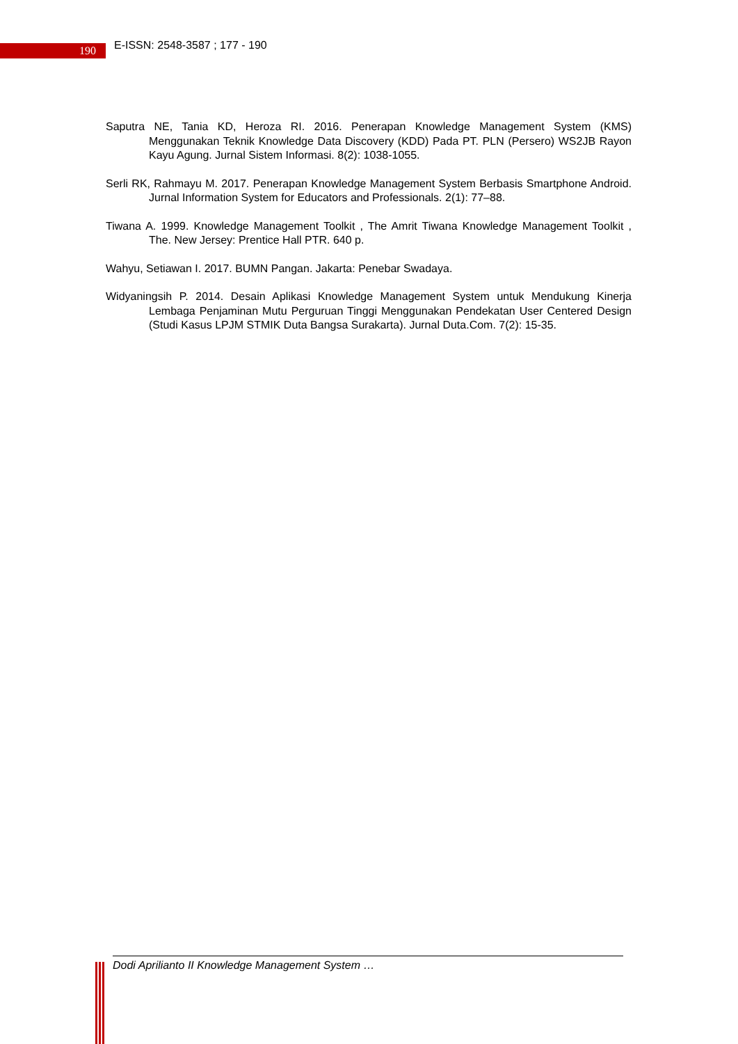190
E-ISSN: 2548-3587 ; 177 - 190
Saputra NE, Tania KD, Heroza RI. 2016. Penerapan Knowledge Management System (KMS) Menggunakan Teknik Knowledge Data Discovery (KDD) Pada PT. PLN (Persero) WS2JB Rayon Kayu Agung. Jurnal Sistem Informasi. 8(2): 1038-1055.
Serli RK, Rahmayu M. 2017. Penerapan Knowledge Management System Berbasis Smartphone Android. Jurnal Information System for Educators and Professionals. 2(1): 77–88.
Tiwana A. 1999. Knowledge Management Toolkit , The Amrit Tiwana Knowledge Management Toolkit , The. New Jersey: Prentice Hall PTR. 640 p.
Wahyu, Setiawan I. 2017. BUMN Pangan. Jakarta: Penebar Swadaya.
Widyaningsih P. 2014. Desain Aplikasi Knowledge Management System untuk Mendukung Kinerja Lembaga Penjaminan Mutu Perguruan Tinggi Menggunakan Pendekatan User Centered Design (Studi Kasus LPJM STMIK Duta Bangsa Surakarta). Jurnal Duta.Com. 7(2): 15-35.
Dodi Aprilianto II Knowledge Management System …